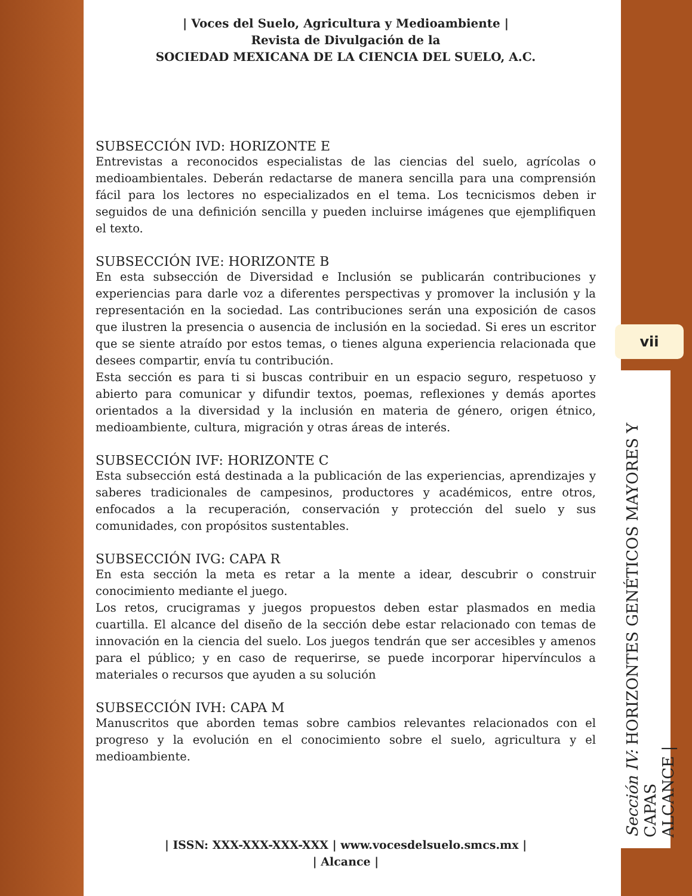| Voces del Suelo, Agricultura y Medioambiente |
Revista de Divulgación de la
SOCIEDAD MEXICANA DE LA CIENCIA DEL SUELO, A.C.
SUBSECCIÓN IVD: HORIZONTE E
Entrevistas a reconocidos especialistas de las ciencias del suelo, agrícolas o medioambientales. Deberán redactarse de manera sencilla para una comprensión fácil para los lectores no especializados en el tema. Los tecnicismos deben ir seguidos de una definición sencilla y pueden incluirse imágenes que ejemplifiquen el texto.
SUBSECCIÓN IVE: HORIZONTE B
En esta subsección de Diversidad e Inclusión se publicarán contribuciones y experiencias para darle voz a diferentes perspectivas y promover la inclusión y la representación en la sociedad. Las contribuciones serán una exposición de casos que ilustren la presencia o ausencia de inclusión en la sociedad. Si eres un escritor que se siente atraído por estos temas, o tienes alguna experiencia relacionada que desees compartir, envía tu contribución.
Esta sección es para ti si buscas contribuir en un espacio seguro, respetuoso y abierto para comunicar y difundir textos, poemas, reflexiones y demás aportes orientados a la diversidad y la inclusión en materia de género, origen étnico, medioambiente, cultura, migración y otras áreas de interés.
SUBSECCIÓN IVF: HORIZONTE C
Esta subsección está destinada a la publicación de las experiencias, aprendizajes y saberes tradicionales de campesinos, productores y académicos, entre otros, enfocados a la recuperación, conservación y protección del suelo y sus comunidades, con propósitos sustentables.
SUBSECCIÓN IVG: CAPA R
En esta sección la meta es retar a la mente a idear, descubrir o construir conocimiento mediante el juego.
Los retos, crucigramas y juegos propuestos deben estar plasmados en media cuartilla. El alcance del diseño de la sección debe estar relacionado con temas de innovación en la ciencia del suelo. Los juegos tendrán que ser accesibles y amenos para el público; y en caso de requerirse, se puede incorporar hipervínculos a materiales o recursos que ayuden a su solución
SUBSECCIÓN IVH: CAPA M
Manuscritos que aborden temas sobre cambios relevantes relacionados con el progreso y la evolución en el conocimiento sobre el suelo, agricultura y el medioambiente.
| ISSN: XXX-XXX-XXX-XXX | www.vocesdelsuelo.smcs.mx |
| Alcance |
vii
Sección IV: HORIZONTES GENÉTICOS MAYORES Y CAPAS
ALCANCE |